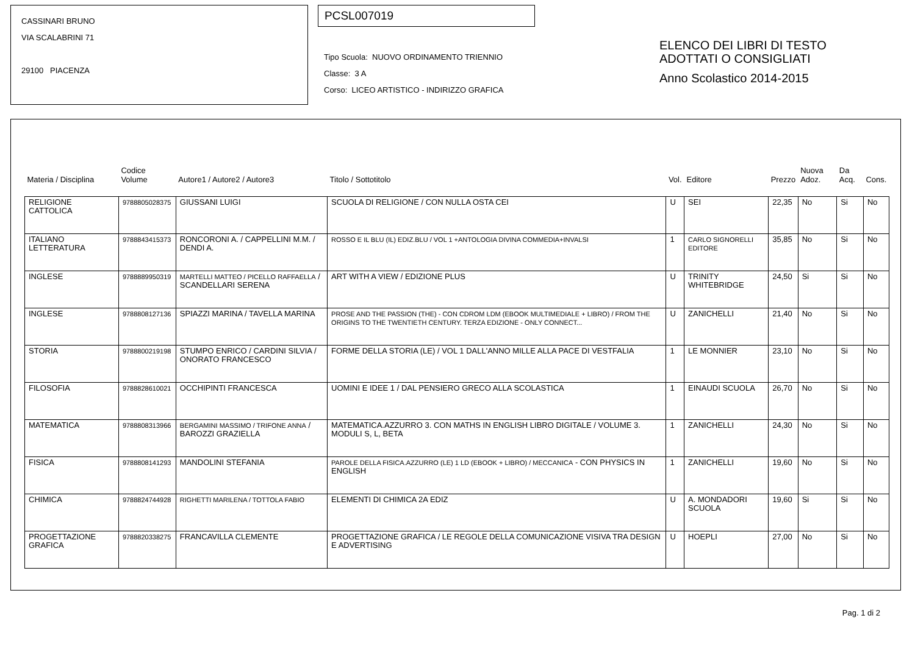CASSINARI BRUNO
VIA SCALABRINI 71
29100 PIACENZA
PCSL007019
Tipo Scuola: NUOVO ORDINAMENTO TRIENNIO
Classe: 3 A
Corso: LICEO ARTISTICO - INDIRIZZO GRAFICA
ELENCO DEI LIBRI DI TESTO
ADOTTATI O CONSIGLIATI
Anno Scolastico 2014-2015
| Materia / Disciplina | Codice Volume | Autore1 / Autore2 / Autore3 | Titolo / Sottotitolo | Vol. | Editore | Prezzo | Nuova Adoz. | Da Acq. | Cons. |
| --- | --- | --- | --- | --- | --- | --- | --- | --- | --- |
| RELIGIONE CATTOLICA | 9788805028375 | GIUSSANI LUIGI | SCUOLA DI RELIGIONE / CON NULLA OSTA CEI | U | SEI | 22,35 | No | Si | No |
| ITALIANO LETTERATURA | 9788843415373 | RONCORONI A. / CAPPELLINI M.M. / DENDI A. | ROSSO E IL BLU (IL) EDIZ.BLU / VOL 1 +ANTOLOGIA DIVINA COMMEDIA+INVALSI | 1 | CARLO SIGNORELLI EDITORE | 35,85 | No | Si | No |
| INGLESE | 9788889950319 | MARTELLI MATTEO / PICELLO RAFFAELLA / SCANDELLARI SERENA | ART WITH A VIEW / EDIZIONE PLUS | U | TRINITY WHITEBRIDGE | 24,50 | Si | Si | No |
| INGLESE | 9788808127136 | SPIAZZI MARINA / TAVELLA MARINA | PROSE AND THE PASSION (THE) - CON CDROM LDM (EBOOK MULTIMEDIALE + LIBRO) / FROM THE ORIGINS TO THE TWENTIETH CENTURY. TERZA EDIZIONE - ONLY CONNECT... | U | ZANICHELLI | 21,40 | No | Si | No |
| STORIA | 9788800219198 | STUMPO ENRICO / CARDINI SILVIA / ONORATO FRANCESCO | FORME DELLA STORIA (LE) / VOL 1 DALL'ANNO MILLE ALLA PACE DI VESTFALIA | 1 | LE MONNIER | 23,10 | No | Si | No |
| FILOSOFIA | 9788828610021 | OCCHIPINTI FRANCESCA | UOMINI E IDEE 1 / DAL PENSIERO GRECO ALLA SCOLASTICA | 1 | EINAUDI SCUOLA | 26,70 | No | Si | No |
| MATEMATICA | 9788808313966 | BERGAMINI MASSIMO / TRIFONE ANNA / BAROZZI GRAZIELLA | MATEMATICA.AZZURRO 3. CON MATHS IN ENGLISH LIBRO DIGITALE / VOLUME 3. MODULI S, L, BETA | 1 | ZANICHELLI | 24,30 | No | Si | No |
| FISICA | 9788808141293 | MANDOLINI STEFANIA | PAROLE DELLA FISICA.AZZURRO (LE) 1 LD (EBOOK + LIBRO) / MECCANICA - CON PHYSICS IN ENGLISH | 1 | ZANICHELLI | 19,60 | No | Si | No |
| CHIMICA | 9788824744928 | RIGHETTI MARILENA / TOTTOLA FABIO | ELEMENTI DI CHIMICA 2A EDIZ | U | A. MONDADORI SCUOLA | 19,60 | Si | Si | No |
| PROGETTAZIONE GRAFICA | 9788820338275 | FRANCAVILLA CLEMENTE | PROGETTAZIONE GRAFICA / LE REGOLE DELLA COMUNICAZIONE VISIVA TRA DESIGN E ADVERTISING | U | HOEPLI | 27,00 | No | Si | No |
Pag. 1 di 2